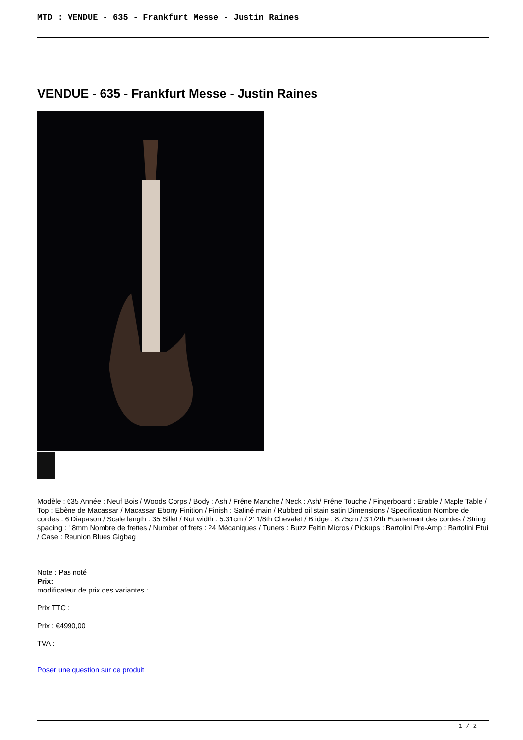MTD : VENDUE - 635 - Frankfurt Messe - Justin Raines
VENDUE - 635 - Frankfurt Messe - Justin Raines
Modèle : 635 Année : Neuf Bois / Woods Corps / Body : Ash / Frêne Manche / Neck : Ash/ Frêne Touche / Fingerboard : Erable / Maple Table / Top : Ebène de Macassar / Macassar Ebony Finition / Finish : Satiné main / Rubbed oil stain satin Dimensions / Specification Nombre de cordes : 6 Diapason / Scale length : 35 Sillet / Nut width : 5.31cm / 2' 1/8th Chevalet / Bridge : 8.75cm / 3'1/2th Ecartement des cordes / String spacing : 18mm Nombre de frettes / Number of frets : 24 Mécaniques / Tuners : Buzz Feitin Micros / Pickups : Bartolini Pre-Amp : Bartolini Etui / Case : Reunion Blues Gigbag
Note : Pas noté
Prix:
modificateur de prix des variantes :
Prix TTC :
Prix : €4990,00
TVA :
Poser une question sur ce produit
1 / 2